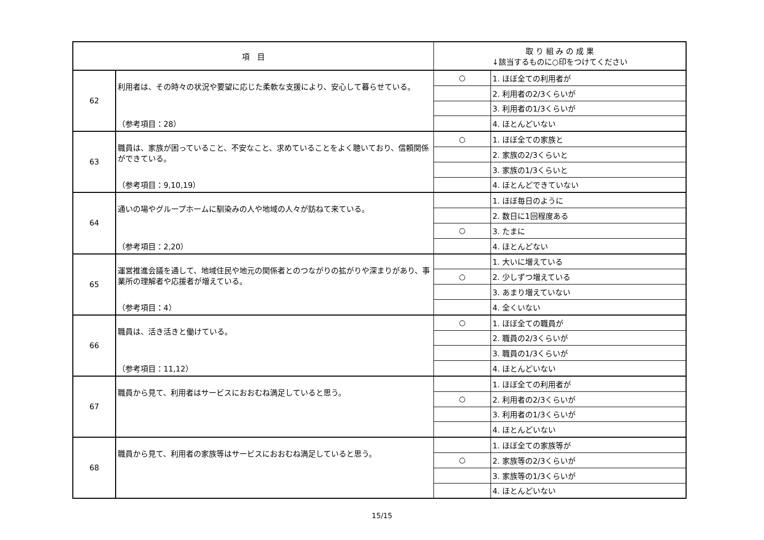| 項 目 | | 取 り 組 み の 成 果 ↓該当するものに○印をつけてください | |
| --- | --- | --- | --- |
| 62 | 利用者は、その時々の状況や要望に応じた柔軟な支援により、安心して暮らせている。 （参考項目：28） | ○ | 1. ほぼ全ての利用者が |
| | | | 2. 利用者の2/3くらいが |
| | | | 3. 利用者の1/3くらいが |
| | | | 4. ほとんどいない |
| 63 | 職員は、家族が困っていること、不安なこと、求めていることをよく聴いており、信頼関係ができている。 （参考項目：9,10,19） | ○ | 1. ほぼ全ての家族と |
| | | | 2. 家族の2/3くらいと |
| | | | 3. 家族の1/3くらいと |
| | | | 4. ほとんどできていない |
| 64 | 通いの場やグループホームに馴染みの人や地域の人々が訪ねて来ている。 （参考項目：2,20） | | 1. ほぼ毎日のように |
| | | | 2. 数日に1回程度ある |
| | | ○ | 3. たまに |
| | | | 4. ほとんどない |
| 65 | 運営推進会議を通して、地域住民や地元の関係者とのつながりの拡がりや深まりがあり、事業所の理解者や応援者が増えている。 （参考項目：4） | | 1. 大いに増えている |
| | | ○ | 2. 少しずつ増えている |
| | | | 3. あまり増えていない |
| | | | 4. 全くいない |
| 66 | 職員は、活き活きと働けている。 （参考項目：11,12） | ○ | 1. ほぼ全ての職員が |
| | | | 2. 職員の2/3くらいが |
| | | | 3. 職員の1/3くらいが |
| | | | 4. ほとんどいない |
| 67 | 職員から見て、利用者はサービスにおおむね満足していると思う。 | | 1. ほぼ全ての利用者が |
| | | ○ | 2. 利用者の2/3くらいが |
| | | | 3. 利用者の1/3くらいが |
| | | | 4. ほとんどいない |
| 68 | 職員から見て、利用者の家族等はサービスにおおむね満足していると思う。 | | 1. ほぼ全ての家族等が |
| | | ○ | 2. 家族等の2/3くらいが |
| | | | 3. 家族等の1/3くらいが |
| | | | 4. ほとんどいない |
15/15